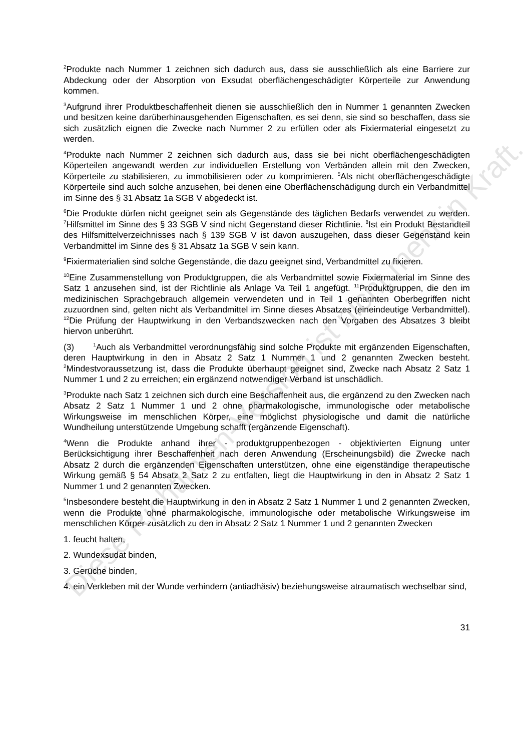<sup>2</sup> Produkte nach Nummer 1 zeichnen sich dadurch aus, dass sie ausschließlich als eine Barriere zur Abdeckung oder der Absorption von Exsudat oberflächengeschädigter Körperteile zur Anwendung kommen.
<sup>3</sup> Aufgrund ihrer Produktbeschaffenheit dienen sie ausschließlich den in Nummer 1 genannten Zwecken und besitzen keine darüberhinausgehenden Eigenschaften, es sei denn, sie sind so beschaffen, dass sie sich zusätzlich eignen die Zwecke nach Nummer 2 zu erfüllen oder als Fixiermaterial eingesetzt zu werden.
<sup>4</sup> Produkte nach Nummer 2 zeichnen sich dadurch aus, dass sie bei nicht oberflächengeschädigten Köperteilen angewandt werden zur individuellen Erstellung von Verbänden allein mit den Zwecken, Körperteile zu stabilisieren, zu immobilisieren oder zu komprimieren. <sup>5</sup>Als nicht oberflächengeschädigte Körperteile sind auch solche anzusehen, bei denen eine Oberflächenschädigung durch ein Verbandmittel im Sinne des § 31 Absatz 1a SGB V abgedeckt ist.
<sup>6</sup> Die Produkte dürfen nicht geeignet sein als Gegenstände des täglichen Bedarfs verwendet zu werden. <sup>7</sup>Hilfsmittel im Sinne des § 33 SGB V sind nicht Gegenstand dieser Richtlinie. <sup>8</sup>Ist ein Produkt Bestandteil des Hilfsmittelverzeichnisses nach § 139 SGB V ist davon auszugehen, dass dieser Gegenstand kein Verbandmittel im Sinne des § 31 Absatz 1a SGB V sein kann.
<sup>9</sup> Fixiermaterialien sind solche Gegenstände, die dazu geeignet sind, Verbandmittel zu fixieren.
<sup>10</sup> Eine Zusammenstellung von Produktgruppen, die als Verbandmittel sowie Fixiermaterial im Sinne des Satz 1 anzusehen sind, ist der Richtlinie als Anlage Va Teil 1 angefügt. <sup>11</sup>Produktgruppen, die den im medizinischen Sprachgebrauch allgemein verwendeten und in Teil 1 genannten Oberbegriffen nicht zuzuordnen sind, gelten nicht als Verbandmittel im Sinne dieses Absatzes (eineindeutige Verbandmittel). <sup>12</sup>Die Prüfung der Hauptwirkung in den Verbandszwecken nach den Vorgaben des Absatzes 3 bleibt hiervon unberührt.
(3) <sup>1</sup>Auch als Verbandmittel verordnungsfähig sind solche Produkte mit ergänzenden Eigenschaften, deren Hauptwirkung in den in Absatz 2 Satz 1 Nummer 1 und 2 genannten Zwecken besteht. <sup>2</sup>Mindestvoraussetzung ist, dass die Produkte überhaupt geeignet sind, Zwecke nach Absatz 2 Satz 1 Nummer 1 und 2 zu erreichen; ein ergänzend notwendiger Verband ist unschädlich.
<sup>3</sup> Produkte nach Satz 1 zeichnen sich durch eine Beschaffenheit aus, die ergänzend zu den Zwecken nach Absatz 2 Satz 1 Nummer 1 und 2 ohne pharmakologische, immunologische oder metabolische Wirkungsweise im menschlichen Körper, eine möglichst physiologische und damit die natürliche Wundheilung unterstützende Umgebung schafft (ergänzende Eigenschaft).
<sup>4</sup> Wenn die Produkte anhand ihrer - produktgruppenbezogen - objektivierten Eignung unter Berücksichtigung ihrer Beschaffenheit nach deren Anwendung (Erscheinungsbild) die Zwecke nach Absatz 2 durch die ergänzenden Eigenschaften unterstützen, ohne eine eigenständige therapeutische Wirkung gemäß § 54 Absatz 2 Satz 2 zu entfalten, liegt die Hauptwirkung in den in Absatz 2 Satz 1 Nummer 1 und 2 genannten Zwecken.
<sup>5</sup> Insbesondere besteht die Hauptwirkung in den in Absatz 2 Satz 1 Nummer 1 und 2 genannten Zwecken, wenn die Produkte ohne pharmakologische, immunologische oder metabolische Wirkungsweise im menschlichen Körper zusätzlich zu den in Absatz 2 Satz 1 Nummer 1 und 2 genannten Zwecken
1. feucht halten,
2. Wundexsudat binden,
3. Gerüche binden,
4. ein Verkleben mit der Wunde verhindern (antiadhäsiv) beziehungsweise atraumatisch wechselbar sind,
31
Diese Richtlinien-Version ist nicht mehr in Kraft.